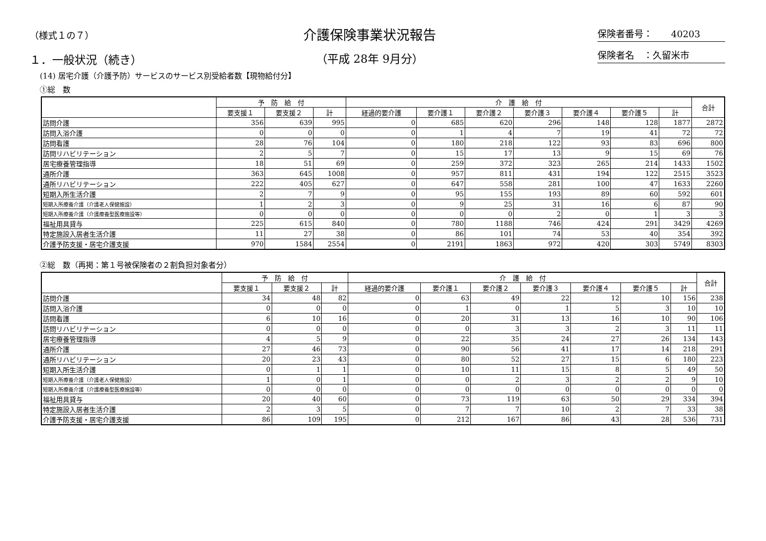（様式１の７）
１．一般状況（続き）
介護保険事業状況報告
（平成 28年 9月分）
保険者番号：　　40203
保険者名　：久留米市
(14) 居宅介護（介護予防）サービスのサービス別受給者数【現物給付分】
①総　数
| | 予 防 給 付 | | | 介 護 給 付 | | | | | | | 合計 |
| --- | --- | --- | --- | --- | --- | --- | --- | --- | --- | --- | --- |
| | 要支援１ | 要支援２ | 計 | 経過的要介護 | 要介護１ | 要介護２ | 要介護３ | 要介護４ | 要介護５ | 計 | |
| 訪問介護 | 356 | 639 | 995 | 0 | 685 | 620 | 296 | 148 | 128 | 1877 | 2872 |
| 訪問入浴介護 | 0 | 0 | 0 | 0 | 1 | 4 | 7 | 19 | 41 | 72 | 72 |
| 訪問看護 | 28 | 76 | 104 | 0 | 180 | 218 | 122 | 93 | 83 | 696 | 800 |
| 訪問リハビリテーション | 2 | 5 | 7 | 0 | 15 | 17 | 13 | 9 | 15 | 69 | 76 |
| 居宅療養管理指導 | 18 | 51 | 69 | 0 | 259 | 372 | 323 | 265 | 214 | 1433 | 1502 |
| 通所介護 | 363 | 645 | 1008 | 0 | 957 | 811 | 431 | 194 | 122 | 2515 | 3523 |
| 通所リハビリテーション | 222 | 405 | 627 | 0 | 647 | 558 | 281 | 100 | 47 | 1633 | 2260 |
| 短期入所生活介護 | 2 | 7 | 9 | 0 | 95 | 155 | 193 | 89 | 60 | 592 | 601 |
| 短期入所療養介護（介護老人保健施設） | 1 | 2 | 3 | 0 | 9 | 25 | 31 | 16 | 6 | 87 | 90 |
| 短期入所療養介護（介護療養型医療施設等） | 0 | 0 | 0 | 0 | 0 | 0 | 2 | 0 | 1 | 3 | 3 |
| 福祉用具貸与 | 225 | 615 | 840 | 0 | 780 | 1188 | 746 | 424 | 291 | 3429 | 4269 |
| 特定施設入居者生活介護 | 11 | 27 | 38 | 0 | 86 | 101 | 74 | 53 | 40 | 354 | 392 |
| 介護予防支援・居宅介護支援 | 970 | 1584 | 2554 | 0 | 2191 | 1863 | 972 | 420 | 303 | 5749 | 8303 |
②総　数（再掲：第１号被保険者の２割負担対象者分）
| | 予 防 給 付 | | | 介 護 給 付 | | | | | | | 合計 |
| --- | --- | --- | --- | --- | --- | --- | --- | --- | --- | --- | --- |
| | 要支援１ | 要支援２ | 計 | 経過的要介護 | 要介護１ | 要介護２ | 要介護３ | 要介護４ | 要介護５ | 計 | |
| 訪問介護 | 34 | 48 | 82 | 0 | 63 | 49 | 22 | 12 | 10 | 156 | 238 |
| 訪問入浴介護 | 0 | 0 | 0 | 0 | 1 | 0 | 1 | 5 | 3 | 10 | 10 |
| 訪問看護 | 6 | 10 | 16 | 0 | 20 | 31 | 13 | 16 | 10 | 90 | 106 |
| 訪問リハビリテーション | 0 | 0 | 0 | 0 | 0 | 3 | 3 | 2 | 3 | 11 | 11 |
| 居宅療養管理指導 | 4 | 5 | 9 | 0 | 22 | 35 | 24 | 27 | 26 | 134 | 143 |
| 通所介護 | 27 | 46 | 73 | 0 | 90 | 56 | 41 | 17 | 14 | 218 | 291 |
| 通所リハビリテーション | 20 | 23 | 43 | 0 | 80 | 52 | 27 | 15 | 6 | 180 | 223 |
| 短期入所生活介護 | 0 | 1 | 1 | 0 | 10 | 11 | 15 | 8 | 5 | 49 | 50 |
| 短期入所療養介護（介護老人保健施設） | 1 | 0 | 1 | 0 | 0 | 2 | 3 | 2 | 2 | 9 | 10 |
| 短期入所療養介護（介護療養型医療施設等） | 0 | 0 | 0 | 0 | 0 | 0 | 0 | 0 | 0 | 0 | 0 |
| 福祉用具貸与 | 20 | 40 | 60 | 0 | 73 | 119 | 63 | 50 | 29 | 334 | 394 |
| 特定施設入居者生活介護 | 2 | 3 | 5 | 0 | 7 | 7 | 10 | 2 | 7 | 33 | 38 |
| 介護予防支援・居宅介護支援 | 86 | 109 | 195 | 0 | 212 | 167 | 86 | 43 | 28 | 536 | 731 |